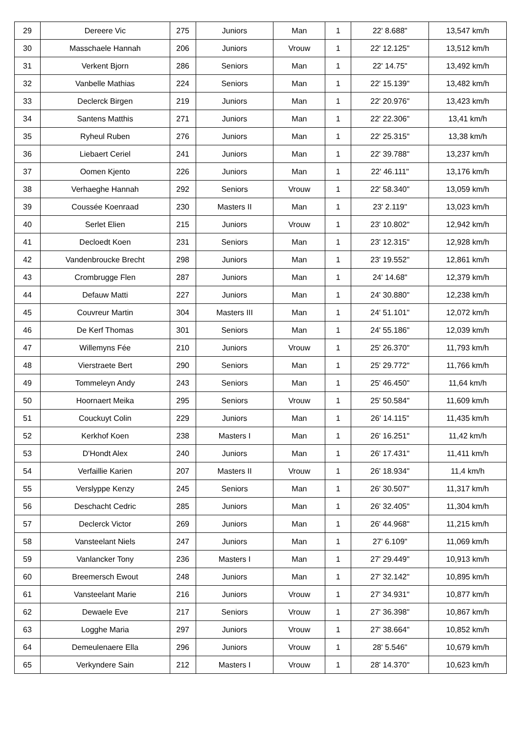| 29 | Dereere Vic | 275 | Juniors | Man | 1 | 22' 8.688" | 13,547 km/h |
| 30 | Masschaele Hannah | 206 | Juniors | Vrouw | 1 | 22' 12.125" | 13,512 km/h |
| 31 | Verkent Bjorn | 286 | Seniors | Man | 1 | 22' 14.75" | 13,492 km/h |
| 32 | Vanbelle Mathias | 224 | Seniors | Man | 1 | 22' 15.139" | 13,482 km/h |
| 33 | Declerck Birgen | 219 | Juniors | Man | 1 | 22' 20.976" | 13,423 km/h |
| 34 | Santens Matthis | 271 | Juniors | Man | 1 | 22' 22.306" | 13,41 km/h |
| 35 | Ryheul Ruben | 276 | Juniors | Man | 1 | 22' 25.315" | 13,38 km/h |
| 36 | Liebaert Ceriel | 241 | Juniors | Man | 1 | 22' 39.788" | 13,237 km/h |
| 37 | Oomen Kjento | 226 | Juniors | Man | 1 | 22' 46.111" | 13,176 km/h |
| 38 | Verhaeghe Hannah | 292 | Seniors | Vrouw | 1 | 22' 58.340" | 13,059 km/h |
| 39 | Coussée Koenraad | 230 | Masters II | Man | 1 | 23' 2.119" | 13,023 km/h |
| 40 | Serlet Elien | 215 | Juniors | Vrouw | 1 | 23' 10.802" | 12,942 km/h |
| 41 | Decloedt Koen | 231 | Seniors | Man | 1 | 23' 12.315" | 12,928 km/h |
| 42 | Vandenbroucke Brecht | 298 | Juniors | Man | 1 | 23' 19.552" | 12,861 km/h |
| 43 | Crombrugge Flen | 287 | Juniors | Man | 1 | 24' 14.68" | 12,379 km/h |
| 44 | Defauw Matti | 227 | Juniors | Man | 1 | 24' 30.880" | 12,238 km/h |
| 45 | Couvreur Martin | 304 | Masters III | Man | 1 | 24' 51.101" | 12,072 km/h |
| 46 | De Kerf Thomas | 301 | Seniors | Man | 1 | 24' 55.186" | 12,039 km/h |
| 47 | Willemyns Fée | 210 | Juniors | Vrouw | 1 | 25' 26.370" | 11,793 km/h |
| 48 | Vierstraete Bert | 290 | Seniors | Man | 1 | 25' 29.772" | 11,766 km/h |
| 49 | Tommeleyn Andy | 243 | Seniors | Man | 1 | 25' 46.450" | 11,64 km/h |
| 50 | Hoornaert Meika | 295 | Seniors | Vrouw | 1 | 25' 50.584" | 11,609 km/h |
| 51 | Couckuyt Colin | 229 | Juniors | Man | 1 | 26' 14.115" | 11,435 km/h |
| 52 | Kerkhof Koen | 238 | Masters I | Man | 1 | 26' 16.251" | 11,42 km/h |
| 53 | D'Hondt Alex | 240 | Juniors | Man | 1 | 26' 17.431" | 11,411 km/h |
| 54 | Verfaillie Karien | 207 | Masters II | Vrouw | 1 | 26' 18.934" | 11,4 km/h |
| 55 | Verslyppe Kenzy | 245 | Seniors | Man | 1 | 26' 30.507" | 11,317 km/h |
| 56 | Deschacht Cedric | 285 | Juniors | Man | 1 | 26' 32.405" | 11,304 km/h |
| 57 | Declerck Victor | 269 | Juniors | Man | 1 | 26' 44.968" | 11,215 km/h |
| 58 | Vansteelant Niels | 247 | Juniors | Man | 1 | 27' 6.109" | 11,069 km/h |
| 59 | Vanlancker Tony | 236 | Masters I | Man | 1 | 27' 29.449" | 10,913 km/h |
| 60 | Breemersch Ewout | 248 | Juniors | Man | 1 | 27' 32.142" | 10,895 km/h |
| 61 | Vansteelant Marie | 216 | Juniors | Vrouw | 1 | 27' 34.931" | 10,877 km/h |
| 62 | Dewaele Eve | 217 | Seniors | Vrouw | 1 | 27' 36.398" | 10,867 km/h |
| 63 | Logghe Maria | 297 | Juniors | Vrouw | 1 | 27' 38.664" | 10,852 km/h |
| 64 | Demeulenaere Ella | 296 | Juniors | Vrouw | 1 | 28' 5.546" | 10,679 km/h |
| 65 | Verkyndere Sain | 212 | Masters I | Vrouw | 1 | 28' 14.370" | 10,623 km/h |